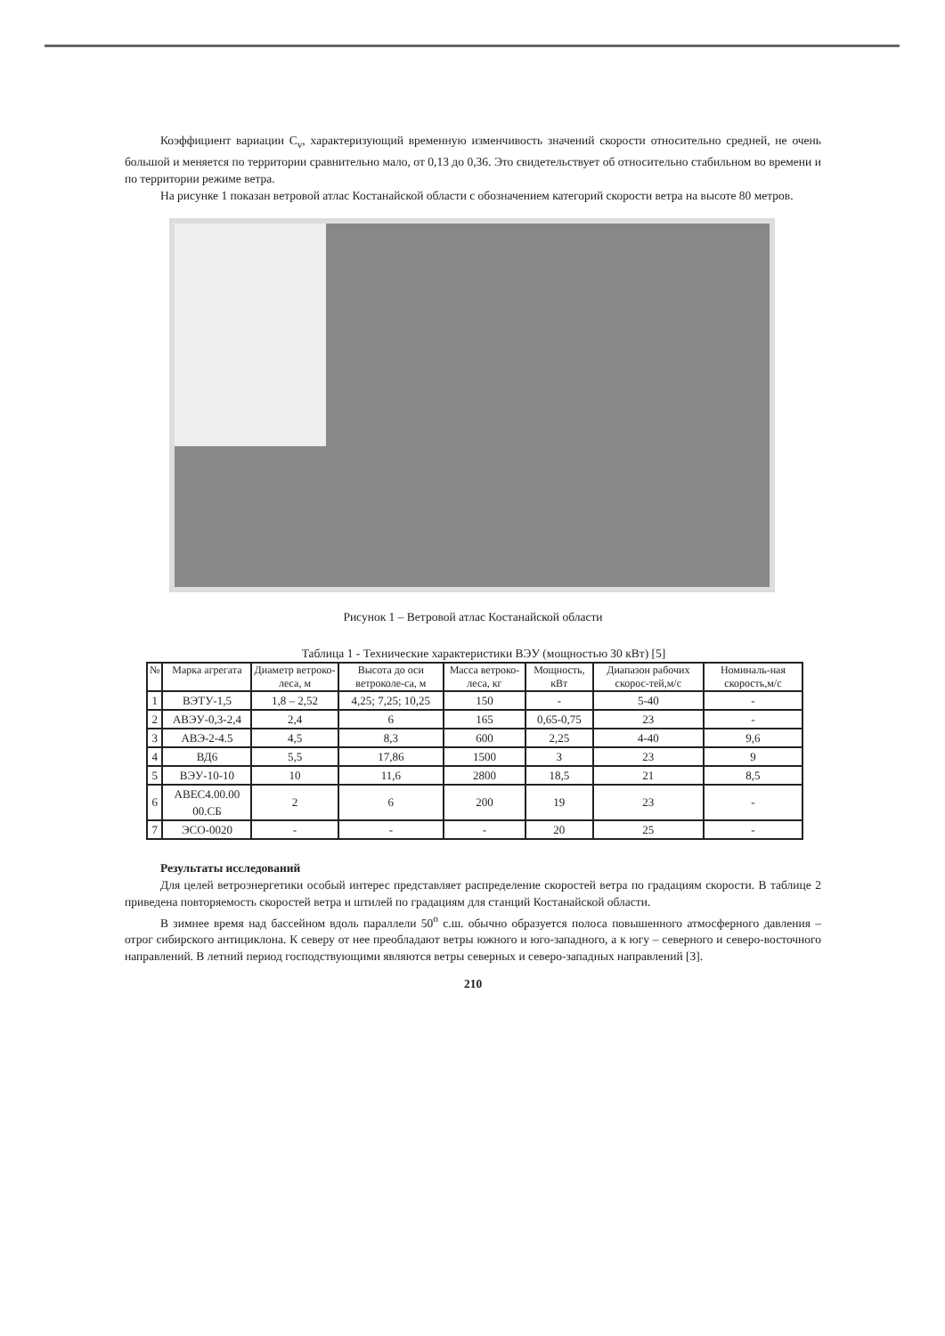Коэффициент вариации C<sub>v</sub>, характеризующий временную изменчивость значений скорости относительно средней, не очень большой и меняется по территории сравнительно мало, от 0,13 до 0,36. Это свидетельствует об относительно стабильном во времени и по территории режиме ветра.
На рисунке 1 показан ветровой атлас Костанайской области с обозначением категорий скорости ветра на высоте 80 метров.
Рисунок 1 – Ветровой атлас Костанайской области
Таблица 1 - Технические характеристики ВЭУ (мощностью 30 кВт) [5]
| № | Марка агрегата | Диаметр ветроко-леса, м | Высота до оси ветроколе-са, м | Масса ветроко-леса, кг | Мощность, кВт | Диапазон рабочих скорос-тей,м/с | Номиналь-ная скорость,м/с |
| --- | --- | --- | --- | --- | --- | --- | --- |
| 1 | ВЭТУ-1,5 | 1,8 – 2,52 | 4,25; 7,25; 10,25 | 150 | - | 5-40 | - |
| 2 | АВЭУ-0,3-2,4 | 2,4 | 6 | 165 | 0,65-0,75 | 23 | - |
| 3 | АВЭ-2-4.5 | 4,5 | 8,3 | 600 | 2,25 | 4-40 | 9,6 |
| 4 | ВД6 | 5,5 | 17,86 | 1500 | 3 | 23 | 9 |
| 5 | ВЭУ-10-10 | 10 | 11,6 | 2800 | 18,5 | 21 | 8,5 |
| 6 | АВЕС4.00.00 00.СБ | 2 | 6 | 200 | 19 | 23 | - |
| 7 | ЭСО-0020 | - | - | - | 20 | 25 | - |
Результаты исследований
Для целей ветроэнергетики особый интерес представляет распределение скоростей ветра по градациям скорости. В таблице 2 приведена повторяемость скоростей ветра и штилей по градациям для станций Костанайской области.
В зимнее время над бассейном вдоль параллели 50<sup>о</sup> с.ш. обычно образуется полоса повышенного атмосферного давления – отрог сибирского антициклона. К северу от нее преобладают ветры южного и юго-западного, а к югу – северного и северо-восточного направлений. В летний период господствующими являются ветры северных и северо-западных направлений [3].
210